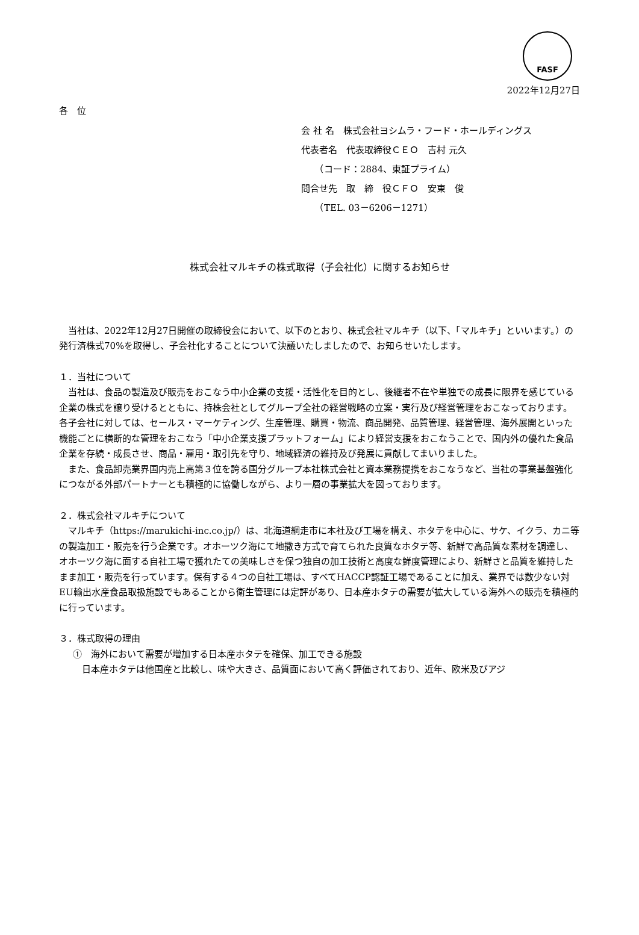FASF
2022年12月27日
各　位
会 社 名　株式会社ヨシムラ・フード・ホールディングス
代表者名　代表取締役ＣＥＯ　吉村 元久
　　（コード：2884、東証プライム）
問合せ先　取　締　役ＣＦＯ　安東　俊
　　（TEL. 03－6206－1271）
株式会社マルキチの株式取得（子会社化）に関するお知らせ
当社は、2022年12月27日開催の取締役会において、以下のとおり、株式会社マルキチ（以下、「マルキチ」といいます。）の発行済株式70%を取得し、子会社化することについて決議いたしましたので、お知らせいたします。
１．当社について
当社は、食品の製造及び販売をおこなう中小企業の支援・活性化を目的とし、後継者不在や単独での成長に限界を感じている企業の株式を譲り受けるとともに、持株会社としてグループ全社の経営戦略の立案・実行及び経営管理をおこなっております。各子会社に対しては、セールス・マーケティング、生産管理、購買・物流、商品開発、品質管理、経営管理、海外展開といった機能ごとに横断的な管理をおこなう「中小企業支援プラットフォーム」により経営支援をおこなうことで、国内外の優れた食品企業を存続・成長させ、商品・雇用・取引先を守り、地域経済の維持及び発展に貢献してまいりました。
また、食品卸売業界国内売上高第３位を誇る国分グループ本社株式会社と資本業務提携をおこなうなど、当社の事業基盤強化につながる外部パートナーとも積極的に協働しながら、より一層の事業拡大を図っております。
２．株式会社マルキチについて
マルキチ（https://marukichi-inc.co.jp/）は、北海道網走市に本社及び工場を構え、ホタテを中心に、サケ、イクラ、カニ等の製造加工・販売を行う企業です。オホーツク海にて地撒き方式で育てられた良質なホタテ等、新鮮で高品質な素材を調達し、オホーツク海に面する自社工場で獲れたての美味しさを保つ独自の加工技術と高度な鮮度管理により、新鮮さと品質を維持したまま加工・販売を行っています。保有する４つの自社工場は、すべてHACCP認証工場であることに加え、業界では数少ない対EU輸出水産食品取扱施設でもあることから衛生管理には定評があり、日本産ホタテの需要が拡大している海外への販売を積極的に行っています。
３．株式取得の理由
①　海外において需要が増加する日本産ホタテを確保、加工できる施設
日本産ホタテは他国産と比較し、味や大きさ、品質面において高く評価されており、近年、欧米及びアジ